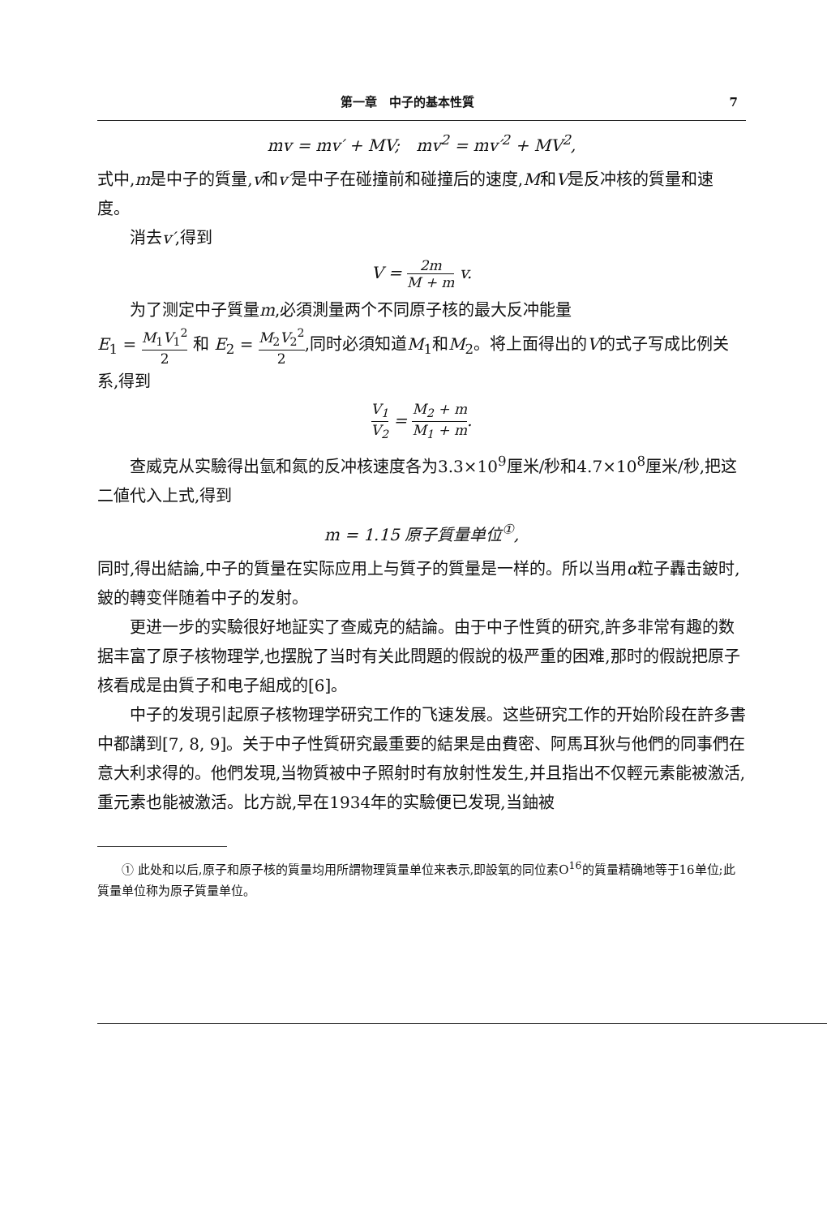第一章　中子的基本性質 7
mv = mv′ + MV;　mv<sup>2</sup> = mv′<sup>2</sup> + MV<sup>2</sup>,
式中,m是中子的質量,v和v′是中子在碰撞前和碰撞后的速度,M和V是反冲核的質量和速度。
消去v′,得到
V = 2m M + m v.
为了测定中子質量m,必須測量两个不同原子核的最大反冲能量
E<sub>1</sub> = M<sub>1</sub>V<sub>1</sub><sup>2</sup> 2 和 E<sub>2</sub> = M<sub>2</sub>V<sub>2</sub><sup>2</sup> 2,同时必須知道M<sub>1</sub>和M<sub>2</sub>。将上面得出的V的式子写成比例关系,得到
V<sub>1</sub> V<sub>2</sub> = M<sub>2</sub> + m M<sub>1</sub> + m.
查威克从实驗得出氫和氮的反冲核速度各为3.3×10<sup>9</sup>厘米/秒和4.7×10<sup>8</sup>厘米/秒,把这二値代入上式,得到
m = 1.15 原子質量单位<sup>①</sup>,
同时,得出結論,中子的質量在实际应用上与質子的質量是一样的。所以当用α粒子轟击鈹时,鈹的轉变伴随着中子的发射。
更进一步的实驗很好地証实了查威克的結論。由于中子性質的研究,許多非常有趣的数据丰富了原子核物理学,也摆脫了当时有关此問題的假說的极严重的困难,那时的假說把原子核看成是由質子和电子組成的[6]。
中子的发現引起原子核物理学研究工作的飞速发展。这些研究工作的开始阶段在許多書中都講到[7, 8, 9]。关于中子性質研究最重要的結果是由費密、阿馬耳狄与他們的同事們在意大利求得的。他們发現,当物質被中子照射时有放射性发生,并且指出不仅輕元素能被激活,重元素也能被激活。比方說,早在1934年的实驗便已发現,当鈾被
① 此处和以后,原子和原子核的質量均用所謂物理質量单位来表示,即設氧的同位素O<sup>16</sup>的質量精确地等于16单位;此質量单位称为原子質量单位。